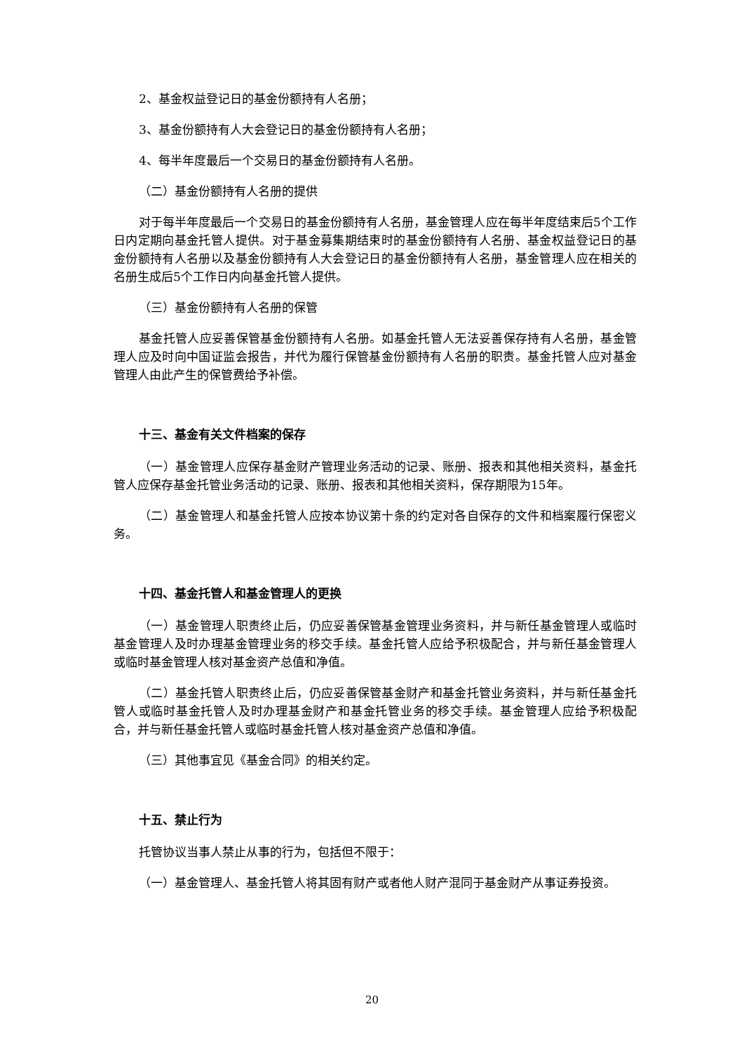2、基金权益登记日的基金份额持有人名册；
3、基金份额持有人大会登记日的基金份额持有人名册；
4、每半年度最后一个交易日的基金份额持有人名册。
（二）基金份额持有人名册的提供
对于每半年度最后一个交易日的基金份额持有人名册，基金管理人应在每半年度结束后5个工作日内定期向基金托管人提供。对于基金募集期结束时的基金份额持有人名册、基金权益登记日的基金份额持有人名册以及基金份额持有人大会登记日的基金份额持有人名册，基金管理人应在相关的名册生成后5个工作日内向基金托管人提供。
（三）基金份额持有人名册的保管
基金托管人应妥善保管基金份额持有人名册。如基金托管人无法妥善保存持有人名册，基金管理人应及时向中国证监会报告，并代为履行保管基金份额持有人名册的职责。基金托管人应对基金管理人由此产生的保管费给予补偿。
十三、基金有关文件档案的保存
（一）基金管理人应保存基金财产管理业务活动的记录、账册、报表和其他相关资料，基金托管人应保存基金托管业务活动的记录、账册、报表和其他相关资料，保存期限为15年。
（二）基金管理人和基金托管人应按本协议第十条的约定对各自保存的文件和档案履行保密义务。
十四、基金托管人和基金管理人的更换
（一）基金管理人职责终止后，仍应妥善保管基金管理业务资料，并与新任基金管理人或临时基金管理人及时办理基金管理业务的移交手续。基金托管人应给予积极配合，并与新任基金管理人或临时基金管理人核对基金资产总值和净值。
（二）基金托管人职责终止后，仍应妥善保管基金财产和基金托管业务资料，并与新任基金托管人或临时基金托管人及时办理基金财产和基金托管业务的移交手续。基金管理人应给予积极配合，并与新任基金托管人或临时基金托管人核对基金资产总值和净值。
（三）其他事宜见《基金合同》的相关约定。
十五、禁止行为
托管协议当事人禁止从事的行为，包括但不限于：
（一）基金管理人、基金托管人将其固有财产或者他人财产混同于基金财产从事证券投资。
20